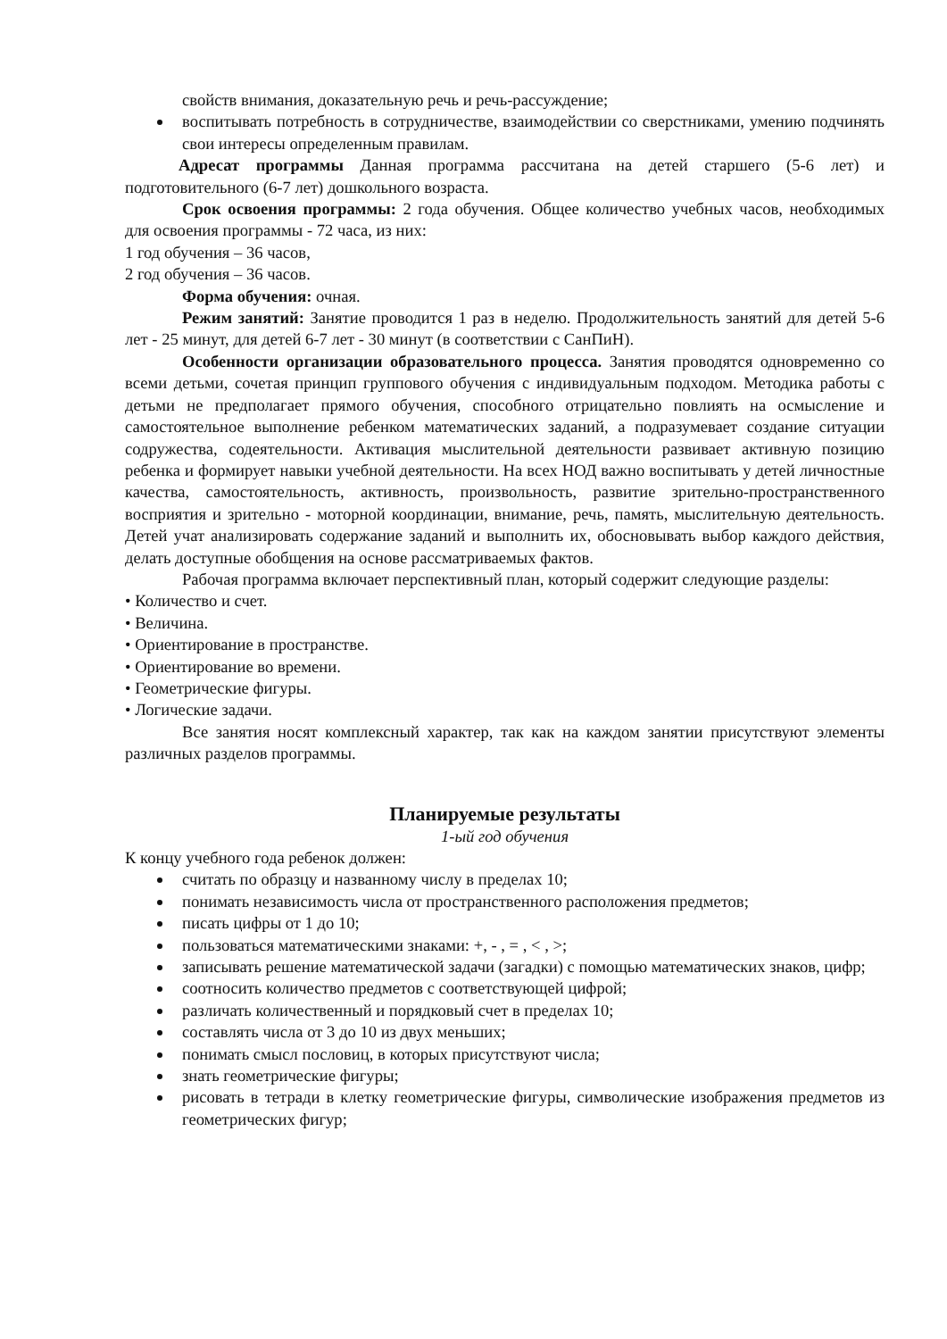свойств внимания, доказательную речь и речь-рассуждение;
воспитывать потребность в сотрудничестве, взаимодействии со сверстниками, умению подчинять свои интересы определенным правилам.
Адресат программы Данная программа рассчитана на детей старшего (5-6 лет) и подготовительного (6-7 лет) дошкольного возраста.
Срок освоения программы: 2 года обучения. Общее количество учебных часов, необходимых для освоения программы - 72 часа, из них:
1 год обучения – 36 часов,
2 год обучения – 36 часов.
Форма обучения: очная.
Режим занятий: Занятие проводится 1 раз в неделю. Продолжительность занятий для детей 5-6 лет - 25 минут, для детей 6-7 лет - 30 минут (в соответствии с СанПиН).
Особенности организации образовательного процесса. Занятия проводятся одновременно со всеми детьми, сочетая принцип группового обучения с индивидуальным подходом. Методика работы с детьми не предполагает прямого обучения, способного отрицательно повлиять на осмысление и самостоятельное выполнение ребенком математических заданий, а подразумевает создание ситуации содружества, содеятельности. Активация мыслительной деятельности развивает активную позицию ребенка и формирует навыки учебной деятельности. На всех НОД важно воспитывать у детей личностные качества, самостоятельность, активность, произвольность, развитие зрительно-пространственного восприятия и зрительно - моторной координации, внимание, речь, память, мыслительную деятельность. Детей учат анализировать содержание заданий и выполнить их, обосновывать выбор каждого действия, делать доступные обобщения на основе рассматриваемых фактов.
Рабочая программа включает перспективный план, который содержит следующие разделы:
• Количество и счет.
• Величина.
• Ориентирование в пространстве.
• Ориентирование во времени.
• Геометрические фигуры.
• Логические задачи.
Все занятия носят комплексный характер, так как на каждом занятии присутствуют элементы различных разделов программы.
Планируемые результаты
1-ый год обучения
К концу учебного года ребенок должен:
считать по образцу и названному числу в пределах 10;
понимать независимость числа от пространственного расположения предметов;
писать цифры от 1 до 10;
пользоваться математическими знаками: +, - , = , < , >;
записывать решение математической задачи (загадки) с помощью математических знаков, цифр;
соотносить количество предметов с соответствующей цифрой;
различать количественный и порядковый счет в пределах 10;
составлять числа от 3 до 10 из двух меньших;
понимать смысл пословиц, в которых присутствуют числа;
знать геометрические фигуры;
рисовать в тетради в клетку геометрические фигуры, символические изображения предметов из геометрических фигур;